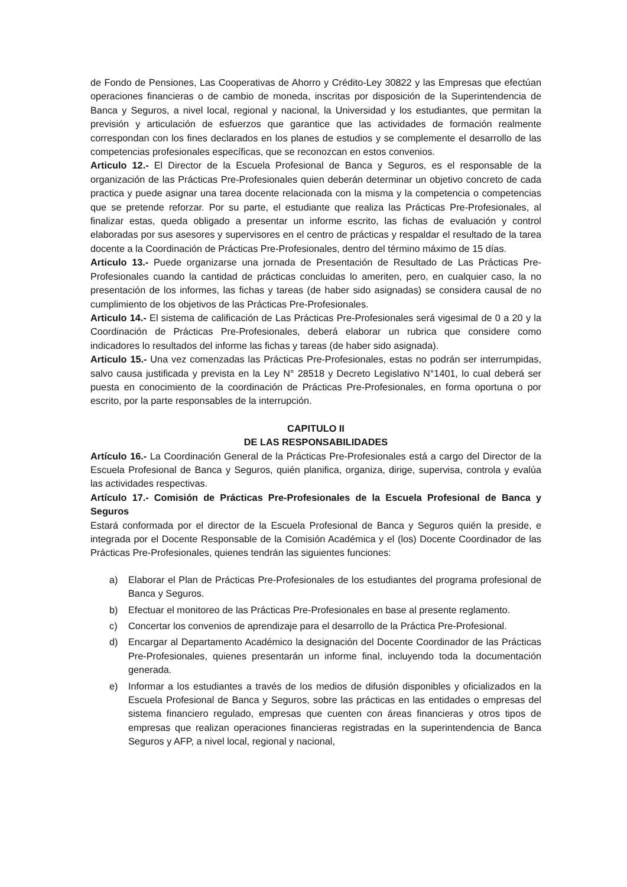de Fondo de Pensiones, Las Cooperativas de Ahorro y Crédito-Ley 30822 y las Empresas que efectúan operaciones financieras o de cambio de moneda, inscritas por disposición de la Superintendencia de Banca y Seguros, a nivel local, regional y nacional, la Universidad y los estudiantes, que permitan la previsión y articulación de esfuerzos que garantice que las actividades de formación realmente correspondan con los fines declarados en los planes de estudios y se complemente el desarrollo de las competencias profesionales específicas, que se reconozcan en estos convenios.
Articulo 12.- El Director de la Escuela Profesional de Banca y Seguros, es el responsable de la organización de las Prácticas Pre-Profesionales quien deberán determinar un objetivo concreto de cada practica y puede asignar una tarea docente relacionada con la misma y la competencia o competencias que se pretende reforzar. Por su parte, el estudiante que realiza las Prácticas Pre-Profesionales, al finalizar estas, queda obligado a presentar un informe escrito, las fichas de evaluación y control elaboradas por sus asesores y supervisores en el centro de prácticas y respaldar el resultado de la tarea docente a la Coordinación de Prácticas Pre-Profesionales, dentro del término máximo de 15 días.
Articulo 13.- Puede organizarse una jornada de Presentación de Resultado de Las Prácticas Pre-Profesionales cuando la cantidad de prácticas concluidas lo ameriten, pero, en cualquier caso, la no presentación de los informes, las fichas y tareas (de haber sido asignadas) se considera causal de no cumplimiento de los objetivos de las Prácticas Pre-Profesionales.
Articulo 14.- El sistema de calificación de Las Prácticas Pre-Profesionales será vigesimal de 0 a 20 y la Coordinación de Prácticas Pre-Profesionales, deberá elaborar un rubrica que considere como indicadores lo resultados del informe las fichas y tareas (de haber sido asignada).
Articulo 15.- Una vez comenzadas las Prácticas Pre-Profesionales, estas no podrán ser interrumpidas, salvo causa justificada y prevista en la Ley N° 28518 y Decreto Legislativo N°1401, lo cual deberá ser puesta en conocimiento de la coordinación de Prácticas Pre-Profesionales, en forma oportuna o por escrito, por la parte responsables de la interrupción.
CAPITULO II
DE LAS RESPONSABILIDADES
Artículo 16.- La Coordinación General de la Prácticas Pre-Profesionales está a cargo del Director de la Escuela Profesional de Banca y Seguros, quién planifica, organiza, dirige, supervisa, controla y evalúa las actividades respectivas.
Artículo 17.- Comisión de Prácticas Pre-Profesionales de la Escuela Profesional de Banca y Seguros
Estará conformada por el director de la Escuela Profesional de Banca y Seguros quién la preside, e integrada por el Docente Responsable de la Comisión Académica y el (los) Docente Coordinador de las Prácticas Pre-Profesionales, quienes tendrán las siguientes funciones:
a) Elaborar el Plan de Prácticas Pre-Profesionales de los estudiantes del programa profesional de Banca y Seguros.
b) Efectuar el monitoreo de las Prácticas Pre-Profesionales en base al presente reglamento.
c) Concertar los convenios de aprendizaje para el desarrollo de la Práctica Pre-Profesional.
d) Encargar al Departamento Académico la designación del Docente Coordinador de las Prácticas Pre-Profesionales, quienes presentarán un informe final, incluyendo toda la documentación generada.
e) Informar a los estudiantes a través de los medios de difusión disponibles y oficializados en la Escuela Profesional de Banca y Seguros, sobre las prácticas en las entidades o empresas del sistema financiero regulado, empresas que cuenten con áreas financieras y otros tipos de empresas que realizan operaciones financieras registradas en la superintendencia de Banca Seguros y AFP, a nivel local, regional y nacional,